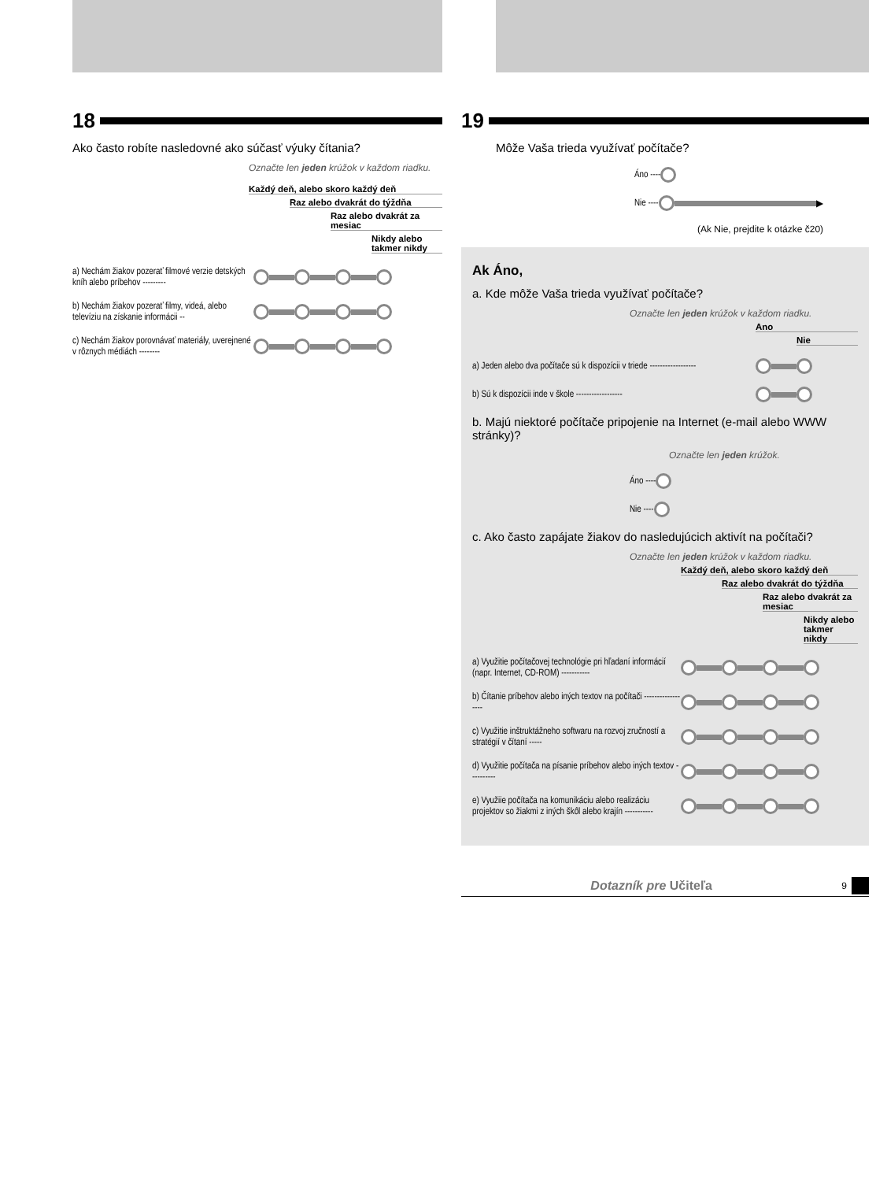18
Ako často robíte nasledovné ako súčasť výuky čítania?
Označte len jeden krúžok v každom riadku.
Každý deň, alebo skoro každý deň
Raz alebo dvakrát do týždňa
Raz alebo dvakrát za mesiac
Nikdy alebo takmer nikdy
a) Nechám žiakov pozerať filmové verzie detských kníh alebo príbehov ---------
b) Nechám žiakov pozerať filmy, videá, alebo televíziu na získanie informácii --
c) Nechám žiakov porovnávať materiály, uverejnené v rôznych médiách --------
19
Môže Vaša trieda využívať počítače?
Áno ----
Nie ----
▶
(Ak Nie, prejdite k otázke č20)
Ak Áno,
a. Kde môže Vaša trieda využívať počítače?
Označte len jeden krúžok v každom riadku.
Ano
Nie
a) Jeden alebo dva počítače sú k dispozícii v triede ------------------
b) Sú k dispozícii inde v škole ------------------
b. Majú niektoré počítače pripojenie na Internet (e-mail alebo WWW stránky)?
Označte len jeden krúžok.
Áno ----
Nie ----
c. Ako často zapájate žiakov do nasledujúcich aktivít na počítači?
Označte len jeden krúžok v každom riadku.
Každý deň, alebo skoro každý deň
Raz alebo dvakrát do týždňa
Raz alebo dvakrát za mesiac
Nikdy alebo takmer nikdy
a) Využitie počítačovej technológie pri hľadaní informácií (napr. Internet, CD-ROM) -----------
b) Čítanie príbehov alebo iných textov na počítači ------------------
c) Využitie inštruktážneho softwaru na rozvoj zručností a stratégií v čítaní -----
d) Využitie počítača na písanie príbehov alebo iných textov ----------
e) Využiie počítača na komunikáciu alebo realizáciu projektov so žiakmi z iných škôl alebo krajín -----------
Dotazník pre Učiteľa
9